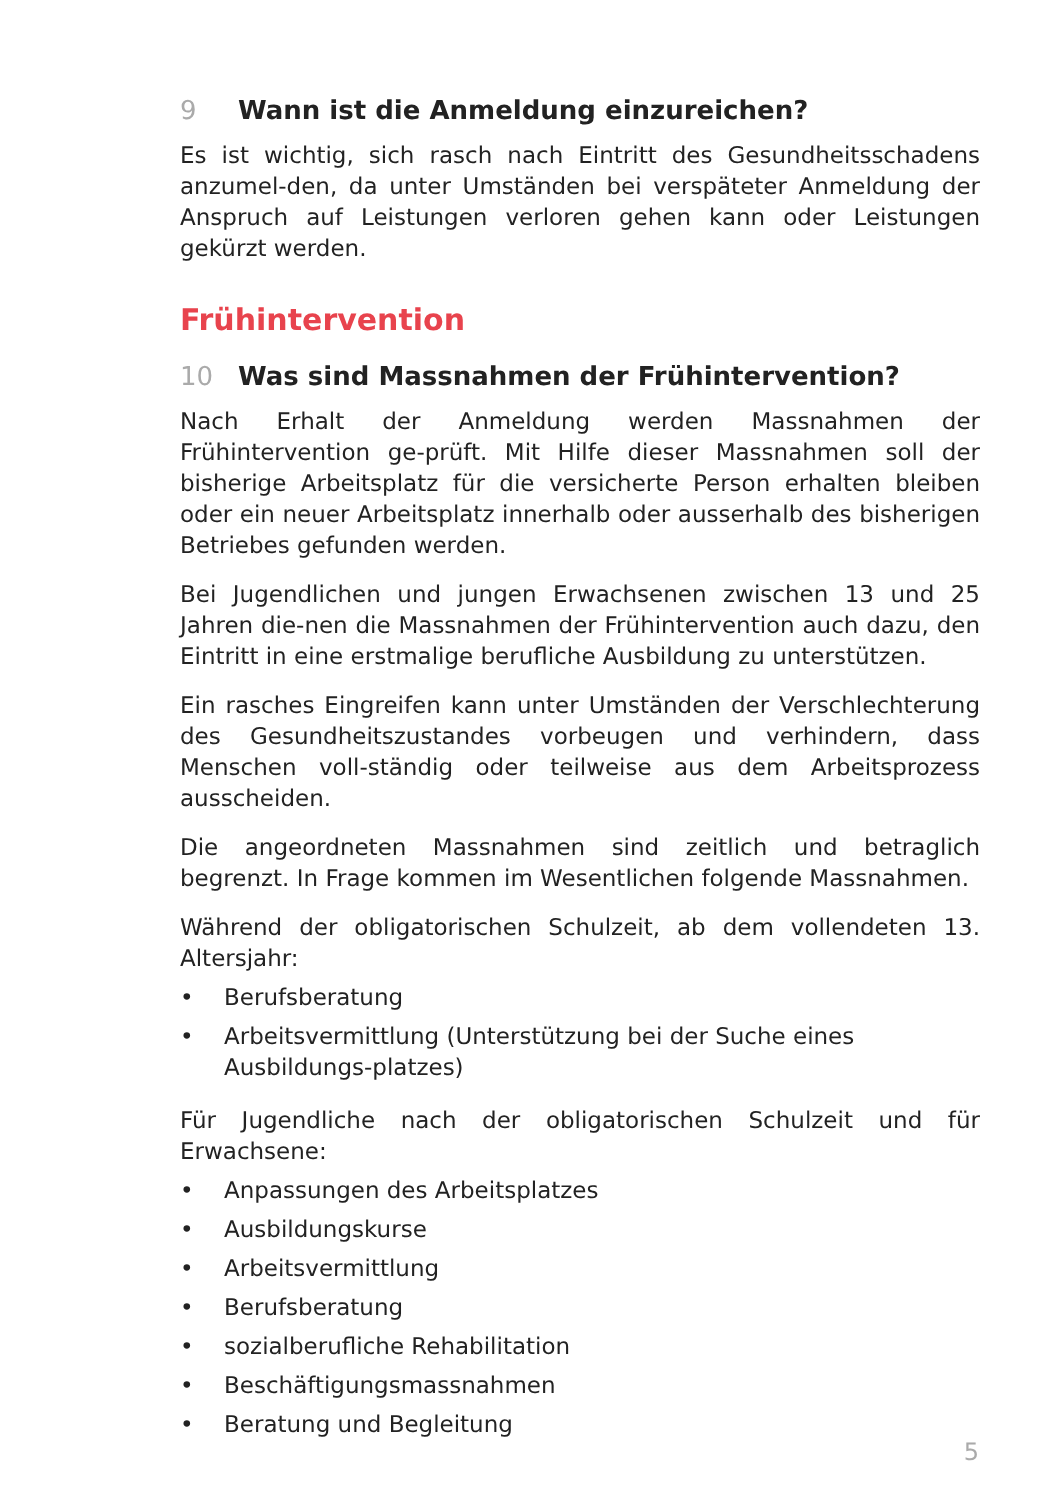9 Wann ist die Anmeldung einzureichen?
Es ist wichtig, sich rasch nach Eintritt des Gesundheitsschadens anzumel-den, da unter Umständen bei verspäteter Anmeldung der Anspruch auf Leistungen verloren gehen kann oder Leistungen gekürzt werden.
Frühintervention
10 Was sind Massnahmen der Frühintervention?
Nach Erhalt der Anmeldung werden Massnahmen der Frühintervention ge-prüft. Mit Hilfe dieser Massnahmen soll der bisherige Arbeitsplatz für die versicherte Person erhalten bleiben oder ein neuer Arbeitsplatz innerhalb oder ausserhalb des bisherigen Betriebes gefunden werden.
Bei Jugendlichen und jungen Erwachsenen zwischen 13 und 25 Jahren die-nen die Massnahmen der Frühintervention auch dazu, den Eintritt in eine erstmalige berufliche Ausbildung zu unterstützen.
Ein rasches Eingreifen kann unter Umständen der Verschlechterung des Gesundheitszustandes vorbeugen und verhindern, dass Menschen voll-ständig oder teilweise aus dem Arbeitsprozess ausscheiden.
Die angeordneten Massnahmen sind zeitlich und betraglich begrenzt. In Frage kommen im Wesentlichen folgende Massnahmen.
Während der obligatorischen Schulzeit, ab dem vollendeten 13. Altersjahr:
• Berufsberatung
• Arbeitsvermittlung (Unterstützung bei der Suche eines Ausbildungs-platzes)
Für Jugendliche nach der obligatorischen Schulzeit und für Erwachsene:
• Anpassungen des Arbeitsplatzes
• Ausbildungskurse
• Arbeitsvermittlung
• Berufsberatung
• sozialberufliche Rehabilitation
• Beschäftigungsmassnahmen
• Beratung und Begleitung
5